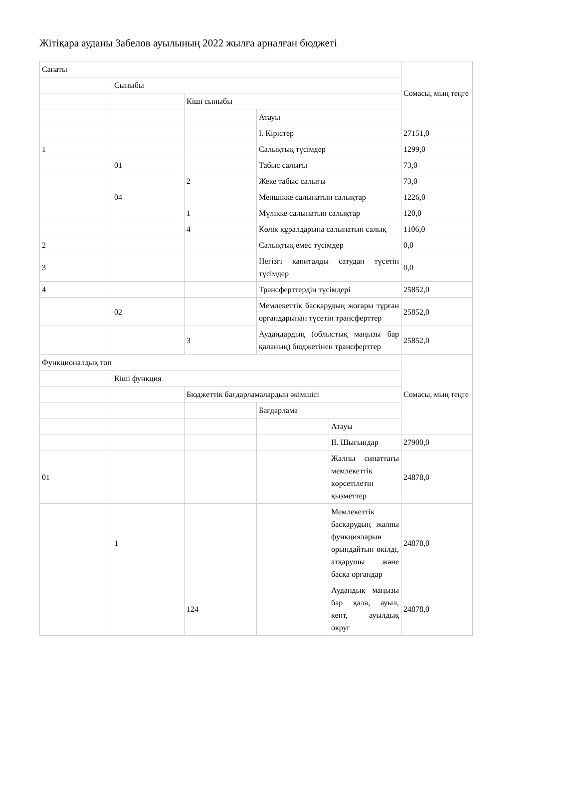Жітіқара ауданы Забелов ауылының 2022 жылға арналған бюджеті
| Санаты | | | | | Сомасы, мың теңге |
| | Сыныбы | | | | |
| | | Кіші сыныбы | | | |
| | | | Атауы | | |
| | | | I. Кірістер | | 27151,0 |
| 1 | | | Салықтық түсімдер | | 1299,0 |
| | 01 | | Табыс салығы | | 73,0 |
| | | 2 | Жеке табыс салығы | | 73,0 |
| | 04 | | Меншікке салынатын салықтар | | 1226,0 |
| | | 1 | Мүлікке салынатын салықтар | | 120,0 |
| | | 4 | Көлік құралдарына салынатын салық | | 1106,0 |
| 2 | | | Салықтық емес түсімдер | | 0,0 |
| 3 | | | Негізгі капиталды сатудан түсетін түсімдер | | 0,0 |
| 4 | | | Трансферттердің түсімдері | | 25852,0 |
| | 02 | | Мемлекеттік басқарудың жоғары тұрған органдарынан түсетін трансферттер | | 25852,0 |
| | | 3 | Аудандардың (облыстық маңызы бар қаланың) бюджетінен трансферттер | | 25852,0 |
| Функционалдық топ | | | | | Сомасы, мың теңге |
| | Кіші функция | | | | |
| | | Бюджеттік бағдарламалардың әкімшісі | | | |
| | | | Бағдарлама | | |
| | | | | Атауы | |
| | | | | II. Шығындар | 27900,0 |
| 01 | | | | Жалпы сипаттағы мемлекеттік көрсетілетін қызметтер | 24878,0 |
| | 1 | | | Мемлекеттік басқарудың жалпы функцияларын орындайтын өкілді, атқарушы және басқа органдар | 24878,0 |
| | | 124 | | Аудандық маңызы бар қала, ауыл, кент, ауылдық округ | 24878,0 |